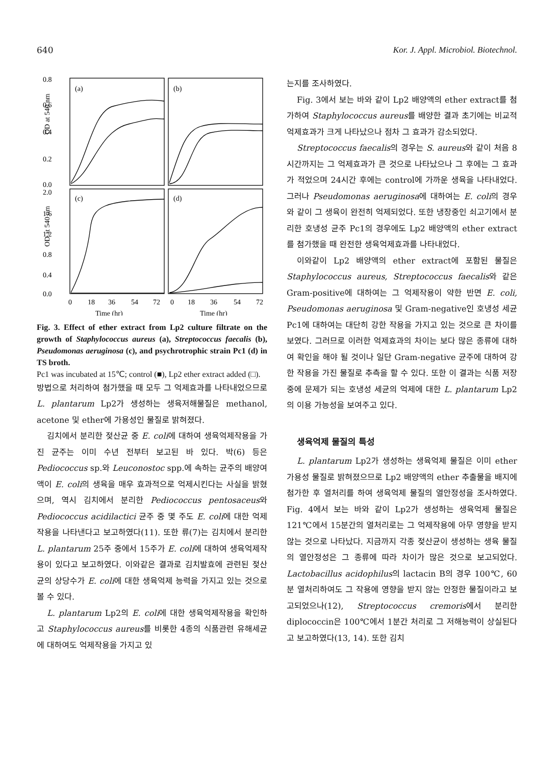640 Kor. J. Appl. Microbiol. Biotechnol.
0.8
0.6
0.4
0.2
0.0
2.0
1.6
1.2
0.8
0.4
0.0
(a)
(b)
(c)
(d)
OD at 540 nm
OD at 540 nm
0
18
36
54
72
0
18
36
54
72
Time (hr)
Time (hr)
Fig. 3. Effect of ether extract from Lp2 culture filtrate on the growth of Staphylococcus aureus (a), Streptococcus faecalis (b), Pseudomonas aeruginosa (c), and psychrotrophic strain Pc1 (d) in TS broth.
Pc1 was incubated at 15℃; control (■), Lp2 ether extract added (□).
방법으로 처리하여 첨가했을 때 모두 그 억제효과를 나타내었으므로 L. plantarum Lp2가 생성하는 생육저해물질은 methanol, acetone 및 ether에 가용성인 물질로 밝혀졌다.
김치에서 분리한 젖산균 중 E. coli에 대하여 생육억제작용을 가진 균주는 이미 수년 전부터 보고된 바 있다. 박(6) 등은 Pediococcus sp.와 Leuconostoc spp.에 속하는 균주의 배양여액이 E. coli의 생육을 매우 효과적으로 억제시킨다는 사실을 밝혔으며, 역시 김치에서 분리한 Pediococcus pentosaceus와 Pediococcus acidilactici 균주 중 몇 주도 E. coli에 대한 억제작용을 나타낸다고 보고하였다(11). 또한 류(7)는 김치에서 분리한 L. plantarum 25주 중에서 15주가 E. coli에 대하여 생육억제작용이 있다고 보고하였다. 이와같은 결과로 김치발효에 관련된 젖산균의 상당수가 E. coli에 대한 생육억제 능력을 가지고 있는 것으로 볼 수 있다.
L. plantarum Lp2의 E. coli에 대한 생육억제작용을 확인하고 Staphylococcus aureus를 비롯한 4종의 식품관련 유해세균에 대하여도 억제작용을 가지고 있
는지를 조사하였다.
Fig. 3에서 보는 바와 같이 Lp2 배양액의 ether extract를 첨가하여 Staphylococcus aureus를 배양한 결과 초기에는 비교적 억제효과가 크게 나타났으나 점차 그 효과가 감소되었다.
Streptococcus faecalis의 경우는 S. aureus와 같이 처음 8시간까지는 그 억제효과가 큰 것으로 나타났으나 그 후에는 그 효과가 적었으며 24시간 후에는 control에 가까운 생육을 나타내었다. 그러나 Pseudomonas aeruginosa에 대하여는 E. coli의 경우와 같이 그 생육이 완전히 억제되었다. 또한 냉장중인 쇠고기에서 분리한 호냉성 균주 Pc1의 경우에도 Lp2 배양액의 ether extract를 첨가했을 때 완전한 생육억제효과를 나타내었다.
이와같이 Lp2 배양액의 ether extract에 포함된 물질은 Staphylococcus aureus, Streptococcus faecalis와 같은 Gram-positive에 대하여는 그 억제작용이 약한 반면 E. coli, Pseudomonas aeruginosa 및 Gram-negative인 호냉성 세균 Pc1에 대하여는 대단히 강한 작용을 가지고 있는 것으로 큰 차이를 보였다. 그러므로 이러한 억제효과의 차이는 보다 많은 종류에 대하여 확인을 해야 될 것이나 일단 Gram-negative 균주에 대하여 강한 작용을 가진 물질로 추측을 할 수 있다. 또한 이 결과는 식품 저장 중에 문제가 되는 호냉성 세균의 억제에 대한 L. plantarum Lp2의 이용 가능성을 보여주고 있다.
생육억제 물질의 특성
L. plantarum Lp2가 생성하는 생육억제 물질은 이미 ether 가용성 물질로 밝혀졌으므로 Lp2 배양액의 ether 추출물을 배지에 첨가한 후 열처리를 하여 생육억제 물질의 열안정성을 조사하였다. Fig. 4에서 보는 바와 같이 Lp2가 생성하는 생육억제 물질은 121℃에서 15분간의 열처리로는 그 억제작용에 아무 영향을 받지 않는 것으로 나타났다. 지금까지 각종 젖산균이 생성하는 생육 물질의 열안정성은 그 종류에 따라 차이가 많은 것으로 보고되었다. Lactobacillus acidophilus의 lactacin B의 경우 100℃, 60분 열처리하여도 그 작용에 영향을 받지 않는 안정한 물질이라고 보고되었으나(12), Streptococcus cremoris에서 분리한 diplococcin은 100℃에서 1분간 처리로 그 저해능력이 상실된다고 보고하였다(13, 14). 또한 김치